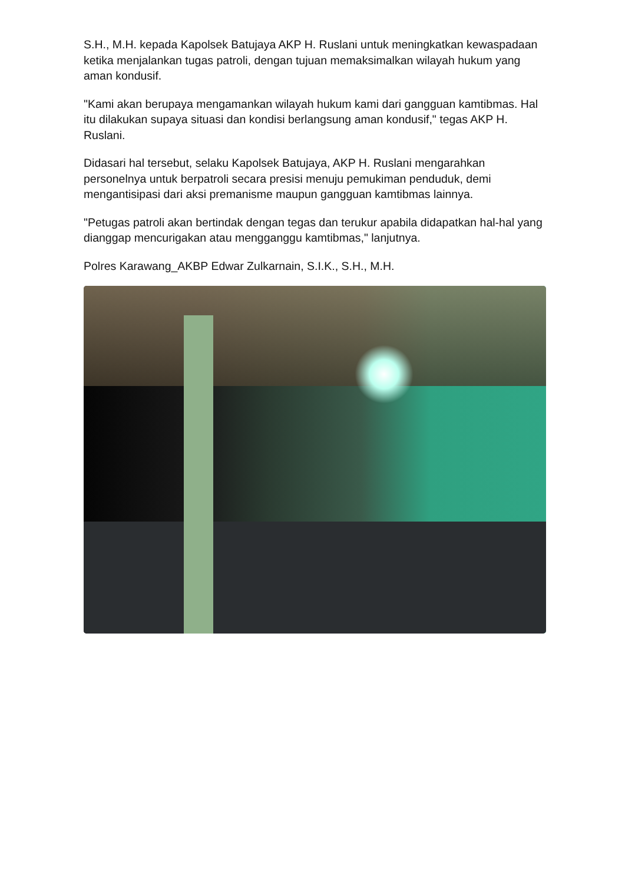S.H., M.H. kepada Kapolsek Batujaya AKP H. Ruslani untuk meningkatkan kewaspadaan ketika menjalankan tugas patroli, dengan tujuan memaksimalkan wilayah hukum yang aman kondusif.
"Kami akan berupaya mengamankan wilayah hukum kami dari gangguan kamtibmas. Hal itu dilakukan supaya situasi dan kondisi berlangsung aman kondusif," tegas AKP H. Ruslani.
Didasari hal tersebut, selaku Kapolsek Batujaya, AKP H. Ruslani mengarahkan personelnya untuk berpatroli secara presisi menuju pemukiman penduduk, demi mengantisipasi dari aksi premanisme maupun gangguan kamtibmas lainnya.
"Petugas patroli akan bertindak dengan tegas dan terukur apabila didapatkan hal-hal yang dianggap mencurigakan atau mengganggu kamtibmas," lanjutnya.
Polres Karawang_AKBP Edwar Zulkarnain, S.I.K., S.H., M.H.